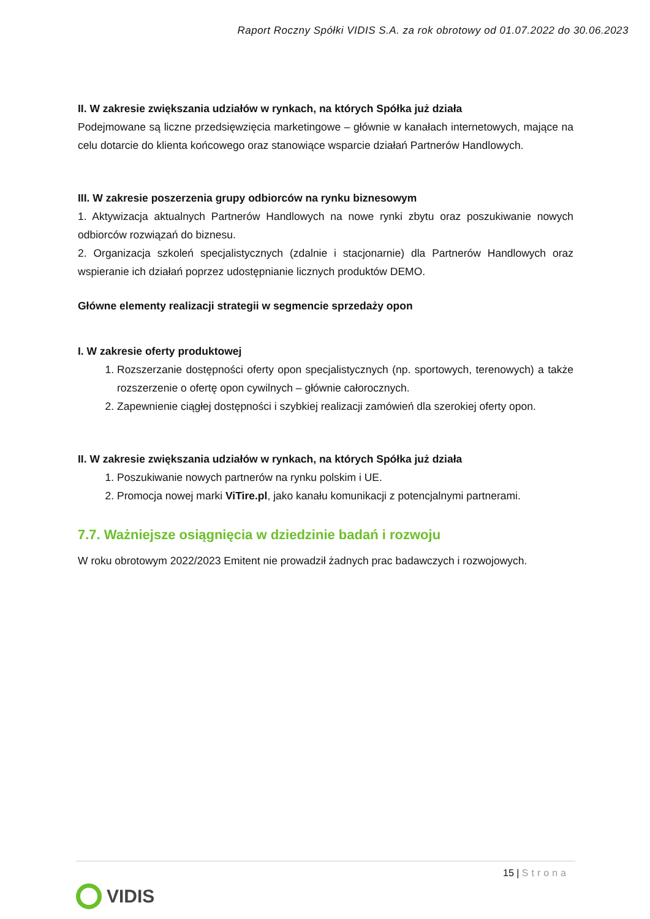Raport Roczny Spółki VIDIS S.A. za rok obrotowy od 01.07.2022 do 30.06.2023
II. W zakresie zwiększania udziałów w rynkach, na których Spółka już działa
Podejmowane są liczne przedsięwzięcia marketingowe – głównie w kanałach internetowych, mające na celu dotarcie do klienta końcowego oraz stanowiące wsparcie działań Partnerów Handlowych.
III. W zakresie poszerzenia grupy odbiorców na rynku biznesowym
1. Aktywizacja aktualnych Partnerów Handlowych na nowe rynki zbytu oraz poszukiwanie nowych odbiorców rozwiązań do biznesu.
2. Organizacja szkoleń specjalistycznych (zdalnie i stacjonarnie) dla Partnerów Handlowych oraz wspieranie ich działań poprzez udostępnianie licznych produktów DEMO.
Główne elementy realizacji strategii w segmencie sprzedaży opon
I. W zakresie oferty produktowej
1. Rozszerzanie dostępności oferty opon specjalistycznych (np. sportowych, terenowych) a także rozszerzenie o ofertę opon cywilnych – głównie całorocznych.
2. Zapewnienie ciągłej dostępności i szybkiej realizacji zamówień dla szerokiej oferty opon.
II. W zakresie zwiększania udziałów w rynkach, na których Spółka już działa
1. Poszukiwanie nowych partnerów na rynku polskim i UE.
2. Promocja nowej marki ViTire.pl, jako kanału komunikacji z potencjalnymi partnerami.
7.7. Ważniejsze osiągnięcia w dziedzinie badań i rozwoju
W roku obrotowym 2022/2023 Emitent nie prowadził żadnych prac badawczych i rozwojowych.
15 | Strona
VIDIS